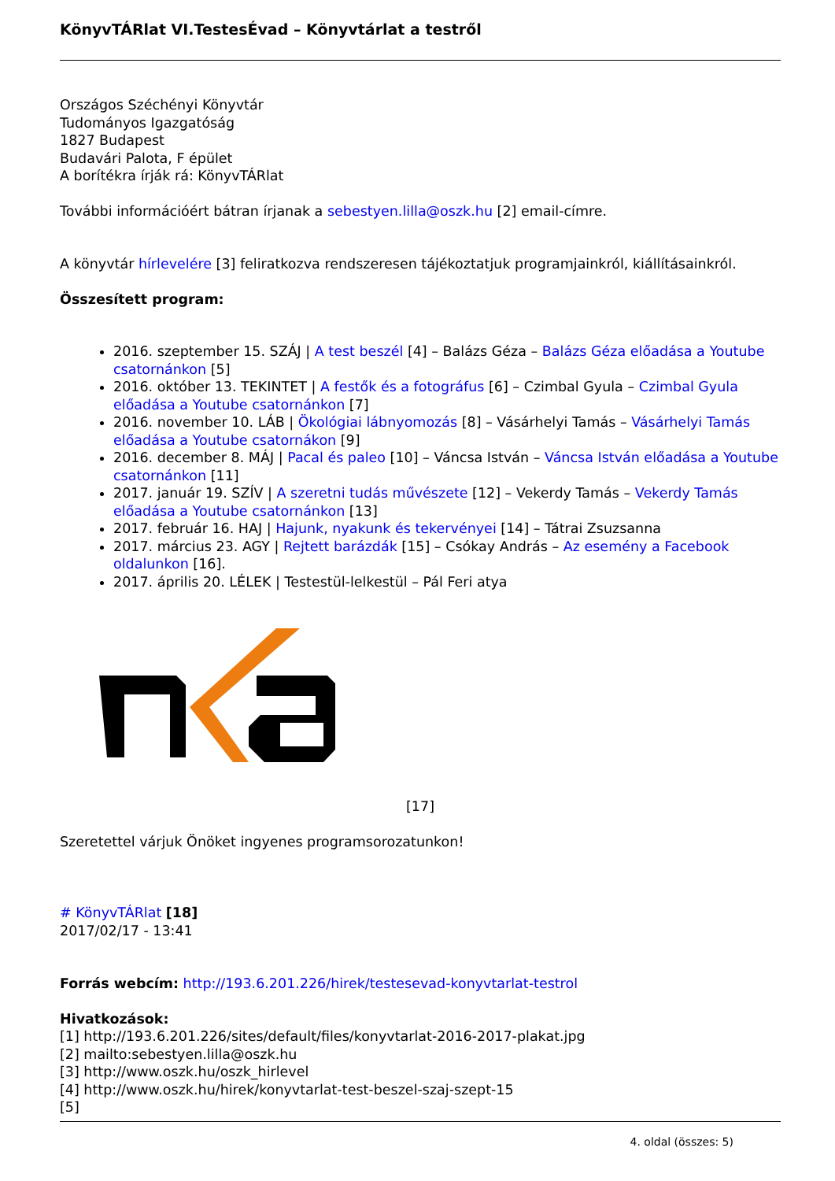KönyvTÁRlat VI.TestesÉvad – Könyvtárlat a testről
Országos Széchényi Könyvtár
Tudományos Igazgatóság
1827 Budapest
Budavári Palota, F épület
A borítékra írják rá: KönyvTÁRlat
További információért bátran írjanak a sebestyen.lilla@oszk.hu [2] email-címre.
A könyvtár hírlevelére [3] feliratkozva rendszeresen tájékoztatjuk programjainkról, kiállításainkról.
Összesített program:
2016. szeptember 15. SZÁJ | A test beszél [4] – Balázs Géza – Balázs Géza előadása a Youtube csatornánkon [5]
2016. október 13. TEKINTET | A festők és a fotográfus [6] – Czimbal Gyula – Czimbal Gyula előadása a Youtube csatornánkon [7]
2016. november 10. LÁB | Ökológiai lábnyomozás [8] – Vásárhelyi Tamás – Vásárhelyi Tamás előadása a Youtube csatornákon [9]
2016. december 8. MÁJ | Pacal és paleo [10] – Váncsa István – Váncsa István előadása a Youtube csatornánkon [11]
2017. január 19. SZÍV | A szeretni tudás művészete [12] – Vekerdy Tamás – Vekerdy Tamás előadása a Youtube csatornánkon [13]
2017. február 16. HAJ | Hajunk, nyakunk és tekervényei [14] – Tátrai Zsuzsanna
2017. március 23. AGY | Rejtett barázdák [15] – Csókay András – Az esemény a Facebook oldalunkon [16].
2017. április 20. LÉLEK | Testestül-lelkestül – Pál Feri atya
[17]
Szeretettel várjuk Önöket ingyenes programsorozatunkon!
# KönyvTÁRlat [18]
2017/02/17 - 13:41
Forrás webcím: http://193.6.201.226/hirek/testesevad-konyvtarlat-testrol
Hivatkozások:
[1] http://193.6.201.226/sites/default/files/konyvtarlat-2016-2017-plakat.jpg
[2] mailto:sebestyen.lilla@oszk.hu
[3] http://www.oszk.hu/oszk_hirlevel
[4] http://www.oszk.hu/hirek/konyvtarlat-test-beszel-szaj-szept-15
[5]
4. oldal (összes: 5)